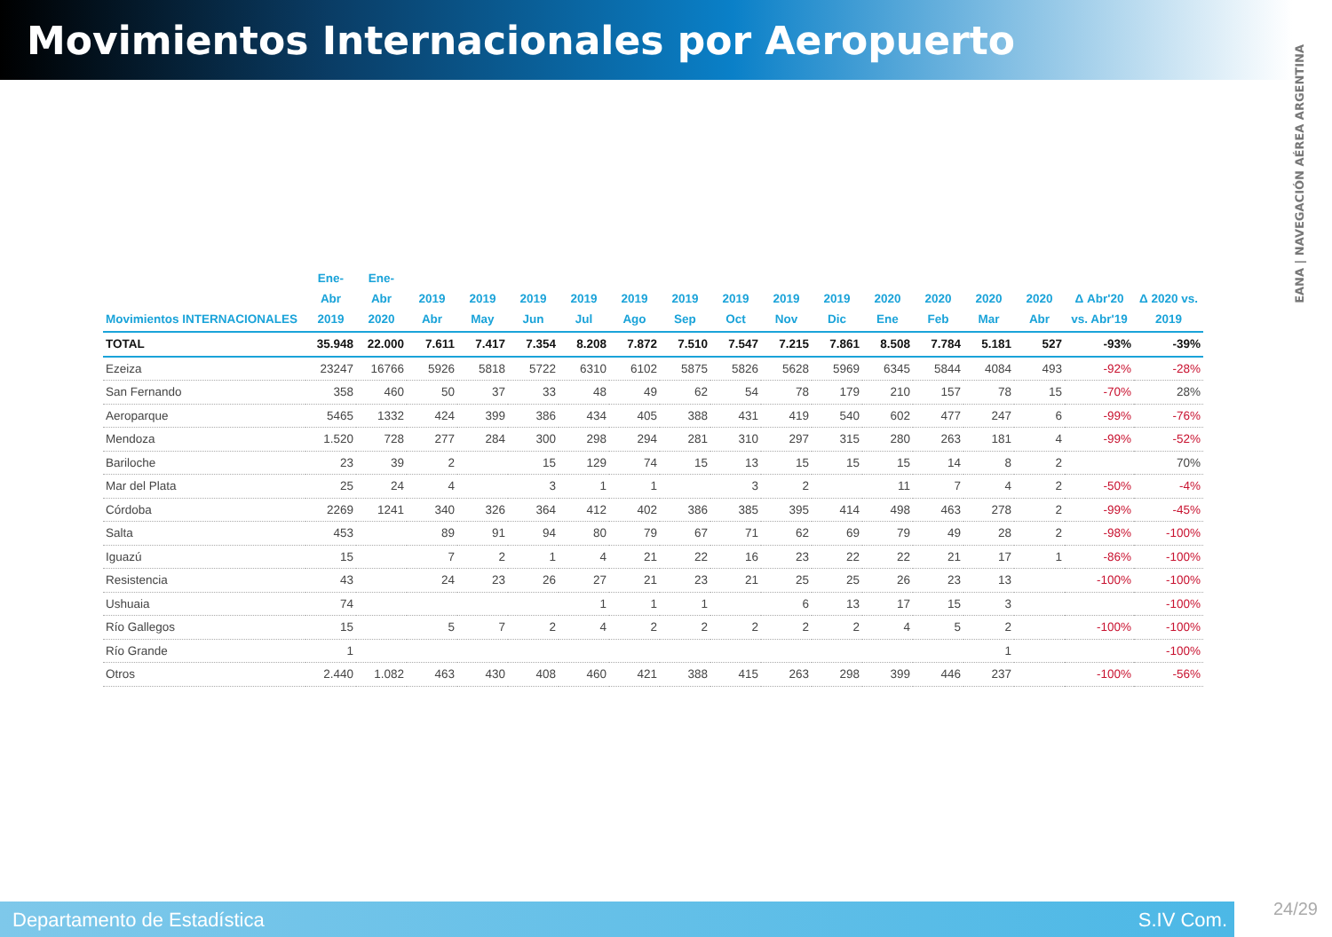Movimientos Internacionales por Aeropuerto
EANA | NAVEGACIÓN AÉREA ARGENTINA
| Movimientos INTERNACIONALES | Ene-Abr 2019 | Ene-Abr 2020 | 2019 Abr | 2019 May | 2019 Jun | 2019 Jul | 2019 Ago | 2019 Sep | 2019 Oct | 2019 Nov | 2019 Dic | 2020 Ene | 2020 Feb | 2020 Mar | 2020 Abr | Δ Abr'20 vs. Abr'19 | Δ 2020 vs. 2019 |
| --- | --- | --- | --- | --- | --- | --- | --- | --- | --- | --- | --- | --- | --- | --- | --- | --- | --- |
| TOTAL | 35.948 | 22.000 | 7.611 | 7.417 | 7.354 | 8.208 | 7.872 | 7.510 | 7.547 | 7.215 | 7.861 | 8.508 | 7.784 | 5.181 | 527 | -93% | -39% |
| Ezeiza | 23247 | 16766 | 5926 | 5818 | 5722 | 6310 | 6102 | 5875 | 5826 | 5628 | 5969 | 6345 | 5844 | 4084 | 493 | -92% | -28% |
| San Fernando | 358 | 460 | 50 | 37 | 33 | 48 | 49 | 62 | 54 | 78 | 179 | 210 | 157 | 78 | 15 | -70% | 28% |
| Aeroparque | 5465 | 1332 | 424 | 399 | 386 | 434 | 405 | 388 | 431 | 419 | 540 | 602 | 477 | 247 | 6 | -99% | -76% |
| Mendoza | 1.520 | 728 | 277 | 284 | 300 | 298 | 294 | 281 | 310 | 297 | 315 | 280 | 263 | 181 | 4 | -99% | -52% |
| Bariloche | 23 | 39 | 2 | | 15 | 129 | 74 | 15 | 13 | 15 | 15 | 15 | 14 | 8 | 2 | | 70% |
| Mar del Plata | 25 | 24 | 4 | | 3 | 1 | 1 | | 3 | 2 | | 11 | 7 | 4 | 2 | -50% | -4% |
| Córdoba | 2269 | 1241 | 340 | 326 | 364 | 412 | 402 | 386 | 385 | 395 | 414 | 498 | 463 | 278 | 2 | -99% | -45% |
| Salta | 453 | | 89 | 91 | 94 | 80 | 79 | 67 | 71 | 62 | 69 | 79 | 49 | 28 | 2 | -98% | -100% |
| Iguazú | 15 | | 7 | 2 | 1 | 4 | 21 | 22 | 16 | 23 | 22 | 22 | 21 | 17 | 1 | -86% | -100% |
| Resistencia | 43 | | 24 | 23 | 26 | 27 | 21 | 23 | 21 | 25 | 25 | 26 | 23 | 13 | | -100% | -100% |
| Ushuaia | 74 | | | | | 1 | 1 | 1 | | 6 | 13 | 17 | 15 | 3 | | | -100% |
| Río Gallegos | 15 | | 5 | 7 | 2 | 4 | 2 | 2 | 2 | 2 | 2 | 4 | 5 | 2 | | -100% | -100% |
| Río Grande | 1 | | | | | | | | | | | | | 1 | | | -100% |
| Otros | 2.440 | 1.082 | 463 | 430 | 408 | 460 | 421 | 388 | 415 | 263 | 298 | 399 | 446 | 237 | | -100% | -56% |
Departamento de Estadística S.IV Com.
24/29